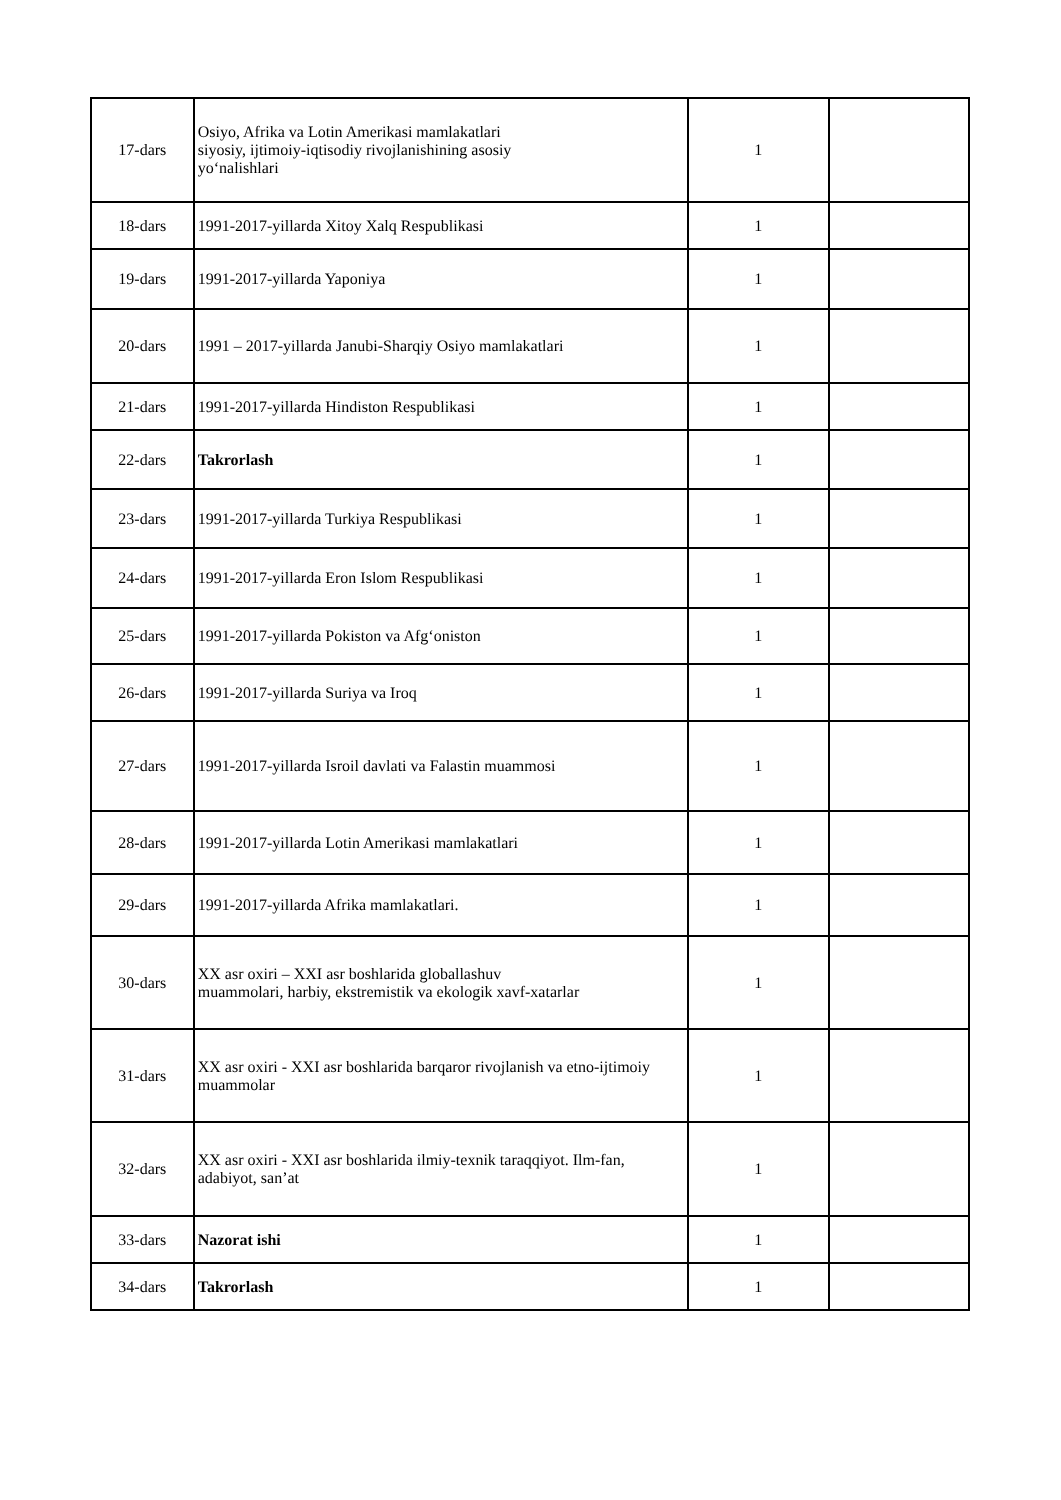| 17-dars | Osiyo, Afrika va Lotin Amerikasi mamlakatlari siyosiy, ijtimoiy-iqtisodiy rivojlanishining asosiy yo‘nalishlari | 1 | |
| 18-dars | 1991-2017-yillarda Xitoy Xalq Respublikasi | 1 | |
| 19-dars | 1991-2017-yillarda Yaponiya | 1 | |
| 20-dars | 1991 – 2017-yillarda Janubi-Sharqiy Osiyo mamlakatlari | 1 | |
| 21-dars | 1991-2017-yillarda Hindiston Respublikasi | 1 | |
| 22-dars | Takrorlash | 1 | |
| 23-dars | 1991-2017-yillarda Turkiya Respublikasi | 1 | |
| 24-dars | 1991-2017-yillarda Eron Islom Respublikasi | 1 | |
| 25-dars | 1991-2017-yillarda Pokiston va Afg‘oniston | 1 | |
| 26-dars | 1991-2017-yillarda Suriya va Iroq | 1 | |
| 27-dars | 1991-2017-yillarda Isroil davlati va Falastin muammosi | 1 | |
| 28-dars | 1991-2017-yillarda Lotin Amerikasi mamlakatlari | 1 | |
| 29-dars | 1991-2017-yillarda Afrika mamlakatlari. | 1 | |
| 30-dars | XX asr oxiri – XXI asr boshlarida globallashuv muammolari, harbiy, ekstremistik va ekologik xavf-xatarlar | 1 | |
| 31-dars | XX asr oxiri - XXI asr boshlarida barqaror rivojlanish va etno-ijtimoiy muammolar | 1 | |
| 32-dars | XX asr oxiri - XXI asr boshlarida ilmiy-texnik taraqqiyot. Ilm-fan, adabiyot, san’at | 1 | |
| 33-dars | Nazorat ishi | 1 | |
| 34-dars | Takrorlash | 1 | |